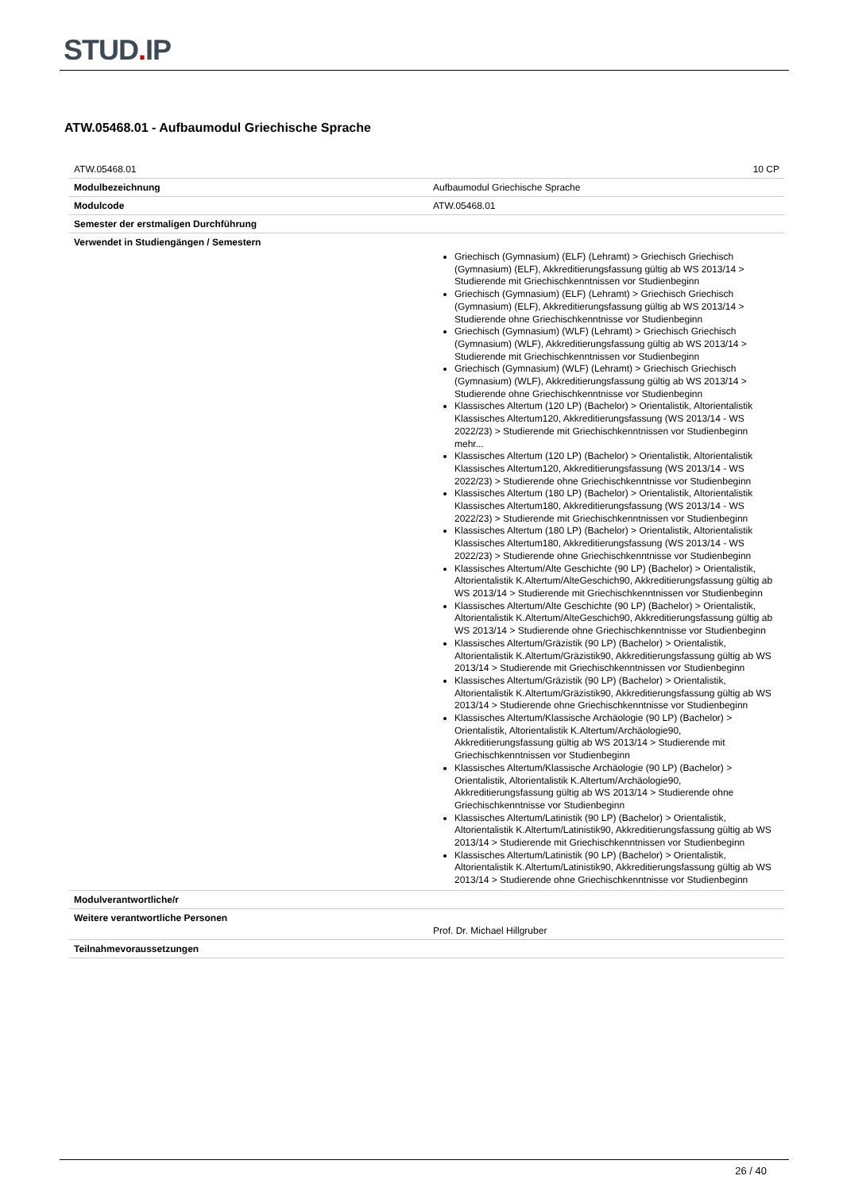STUD. IP
ATW.05468.01 - Aufbaumodul Griechische Sprache
| ATW.05468.01 | 10 CP |
| Modulbezeichnung | Aufbaumodul Griechische Sprache |
| Modulcode | ATW.05468.01 |
| Semester der erstmaligen Durchführung | |
| Verwendet in Studiengängen / Semestern | Griechisch (Gymnasium) (ELF) (Lehramt) > Griechisch Griechisch (Gymnasium) (ELF), Akkreditierungsfassung gültig ab WS 2013/14 > Studierende mit Griechischkenntnissen vor Studienbeginn Griechisch (Gymnasium) (ELF) (Lehramt) > Griechisch Griechisch (Gymnasium) (ELF), Akkreditierungsfassung gültig ab WS 2013/14 > Studierende ohne Griechischkenntnisse vor Studienbeginn Griechisch (Gymnasium) (WLF) (Lehramt) > Griechisch Griechisch (Gymnasium) (WLF), Akkreditierungsfassung gültig ab WS 2013/14 > Studierende mit Griechischkenntnissen vor Studienbeginn Griechisch (Gymnasium) (WLF) (Lehramt) > Griechisch Griechisch (Gymnasium) (WLF), Akkreditierungsfassung gültig ab WS 2013/14 > Studierende ohne Griechischkenntnisse vor Studienbeginn Klassisches Altertum (120 LP) (Bachelor) > Orientalistik, Altorientalistik Klassisches Altertum120, Akkreditierungsfassung (WS 2013/14 - WS 2022/23) > Studierende mit Griechischkenntnissen vor Studienbeginn mehr... Klassisches Altertum (120 LP) (Bachelor) > Orientalistik, Altorientalistik Klassisches Altertum120, Akkreditierungsfassung (WS 2013/14 - WS 2022/23) > Studierende ohne Griechischkenntnisse vor Studienbeginn Klassisches Altertum (180 LP) (Bachelor) > Orientalistik, Altorientalistik Klassisches Altertum180, Akkreditierungsfassung (WS 2013/14 - WS 2022/23) > Studierende mit Griechischkenntnissen vor Studienbeginn Klassisches Altertum (180 LP) (Bachelor) > Orientalistik, Altorientalistik Klassisches Altertum180, Akkreditierungsfassung (WS 2013/14 - WS 2022/23) > Studierende ohne Griechischkenntnisse vor Studienbeginn Klassisches Altertum/Alte Geschichte (90 LP) (Bachelor) > Orientalistik, Altorientalistik K.Altertum/AlteGeschich90, Akkreditierungsfassung gültig ab WS 2013/14 > Studierende mit Griechischkenntnissen vor Studienbeginn Klassisches Altertum/Alte Geschichte (90 LP) (Bachelor) > Orientalistik, Altorientalistik K.Altertum/AlteGeschich90, Akkreditierungsfassung gültig ab WS 2013/14 > Studierende ohne Griechischkenntnisse vor Studienbeginn Klassisches Altertum/Gräzistik (90 LP) (Bachelor) > Orientalistik, Altorientalistik K.Altertum/Gräzistik90, Akkreditierungsfassung gültig ab WS 2013/14 > Studierende mit Griechischkenntnissen vor Studienbeginn Klassisches Altertum/Gräzistik (90 LP) (Bachelor) > Orientalistik, Altorientalistik K.Altertum/Gräzistik90, Akkreditierungsfassung gültig ab WS 2013/14 > Studierende ohne Griechischkenntnisse vor Studienbeginn Klassisches Altertum/Klassische Archäologie (90 LP) (Bachelor) > Orientalistik, Altorientalistik K.Altertum/Archäologie90, Akkreditierungsfassung gültig ab WS 2013/14 > Studierende mit Griechischkenntnissen vor Studienbeginn Klassisches Altertum/Klassische Archäologie (90 LP) (Bachelor) > Orientalistik, Altorientalistik K.Altertum/Archäologie90, Akkreditierungsfassung gültig ab WS 2013/14 > Studierende ohne Griechischkenntnisse vor Studienbeginn Klassisches Altertum/Latinistik (90 LP) (Bachelor) > Orientalistik, Altorientalistik K.Altertum/Latinistik90, Akkreditierungsfassung gültig ab WS 2013/14 > Studierende mit Griechischkenntnissen vor Studienbeginn Klassisches Altertum/Latinistik (90 LP) (Bachelor) > Orientalistik, Altorientalistik K.Altertum/Latinistik90, Akkreditierungsfassung gültig ab WS 2013/14 > Studierende ohne Griechischkenntnisse vor Studienbeginn |
| Modulverantwortliche/r | |
| Weitere verantwortliche Personen | Prof. Dr. Michael Hillgruber |
| Teilnahmevoraussetzungen | |
26 / 40